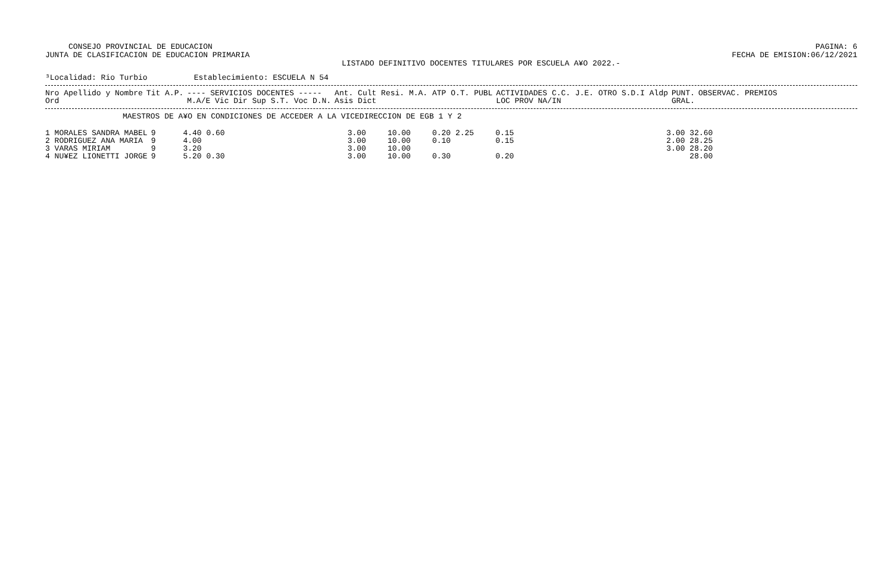CONSEJO PROVINCIAL DE EDUCACION
JUNTA DE CLASIFICACION DE EDUCACION PRIMARIA
PAGINA: 6
FECHA DE EMISION:06/12/2021
LISTADO DEFINITIVO DOCENTES TITULARES POR ESCUELA A¥O 2022.-
³Localidad: Rio Turbio Establecimiento: ESCUELA N 54
| Nro Apellido y Nombre | Tit A.P. | ---- SERVICIOS DOCENTES ----- | Ant. Cult Resi. M.A. ATP O.T. PUBL | ACTIVIDADES C.C. J.E. OTRO S.D.I Aldp | PUNT. | OBSERVAC. PREMIOS |
| --- | --- | --- | --- | --- | --- | --- |
| Ord | | M.A/E Vic Dir Sup S.T. Voc D.N. | Asis Dict | LOC PROV NA/IN | GRAL. | |
MAESTROS DE A¥O EN CONDICIONES DE ACCEDER A LA VICEDIRECCION DE EGB 1 Y 2
| 1 MORALES SANDRA MABEL | 9 | 4.40 0.60 | 3.00 | 10.00 | 0.20 2.25 | 0.15 | 3.00 32.60 |
| 2 RODRIGUEZ ANA MARIA | 9 | 4.00 | 3.00 | 10.00 | 0.10 | 0.15 | 2.00 28.25 |
| 3 VARAS MIRIAM | 9 | 3.20 | 3.00 | 10.00 | | | 3.00 28.20 |
| 4 NU¥EZ LIONETTI JORGE | 9 | 5.20 0.30 | 3.00 | 10.00 | 0.30 | 0.20 | 28.00 |